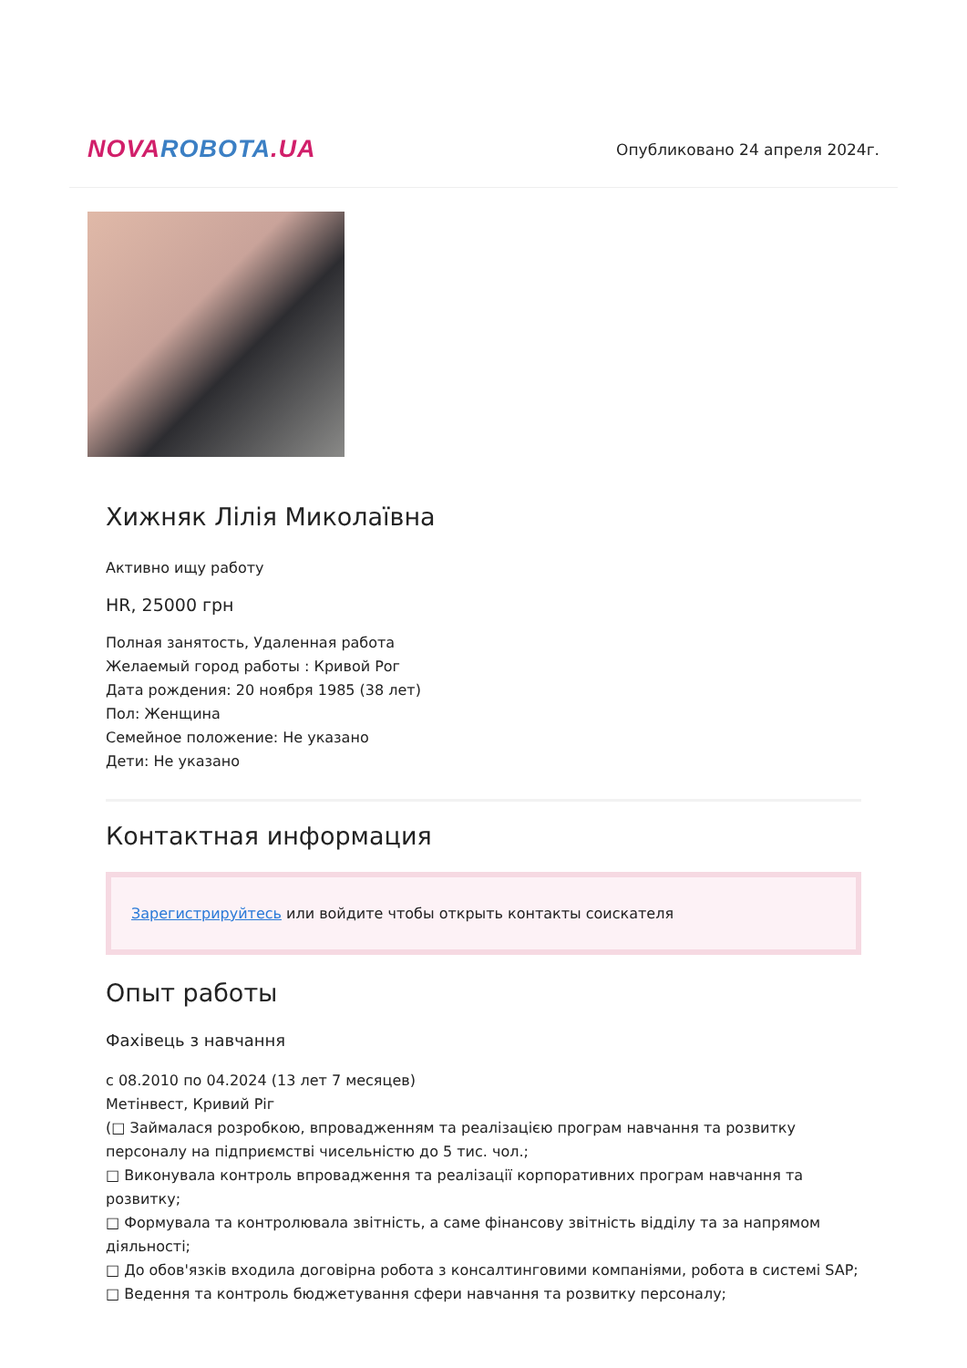NOVA ROBOTA.UA
Опубликовано 24 апреля 2024г.
Хижняк Лілія Миколаївна
Активно ищу работу
HR, 25000 грн
Полная занятость, Удаленная работа
Желаемый город работы : Кривой Рог
Дата рождения: 20 ноября 1985 (38 лет)
Пол: Женщина
Семейное положение: Не указано
Дети: Не указано
Контактная информация
Зарегистрируйтесь или войдите чтобы открыть контакты соискателя
Опыт работы
Фахівець з навчання
с 08.2010 по 04.2024 (13 лет 7 месяцев)
Метінвест, Кривий Ріг
(□ Займалася розробкою, впровадженням та реалізацією програм навчання та розвитку персоналу на підприємстві чисельністю до 5 тис. чол.;
□ Виконувала контроль впровадження та реалізації корпоративних програм навчання та розвитку;
□ Формувала та контролювала звітність, а саме фінансову звітність відділу та за напрямом діяльності;
□ До обов'язків входила договірна робота з консалтинговими компаніями, робота в системі SAP;
□ Ведення та контроль бюджетування сфери навчання та розвитку персоналу;